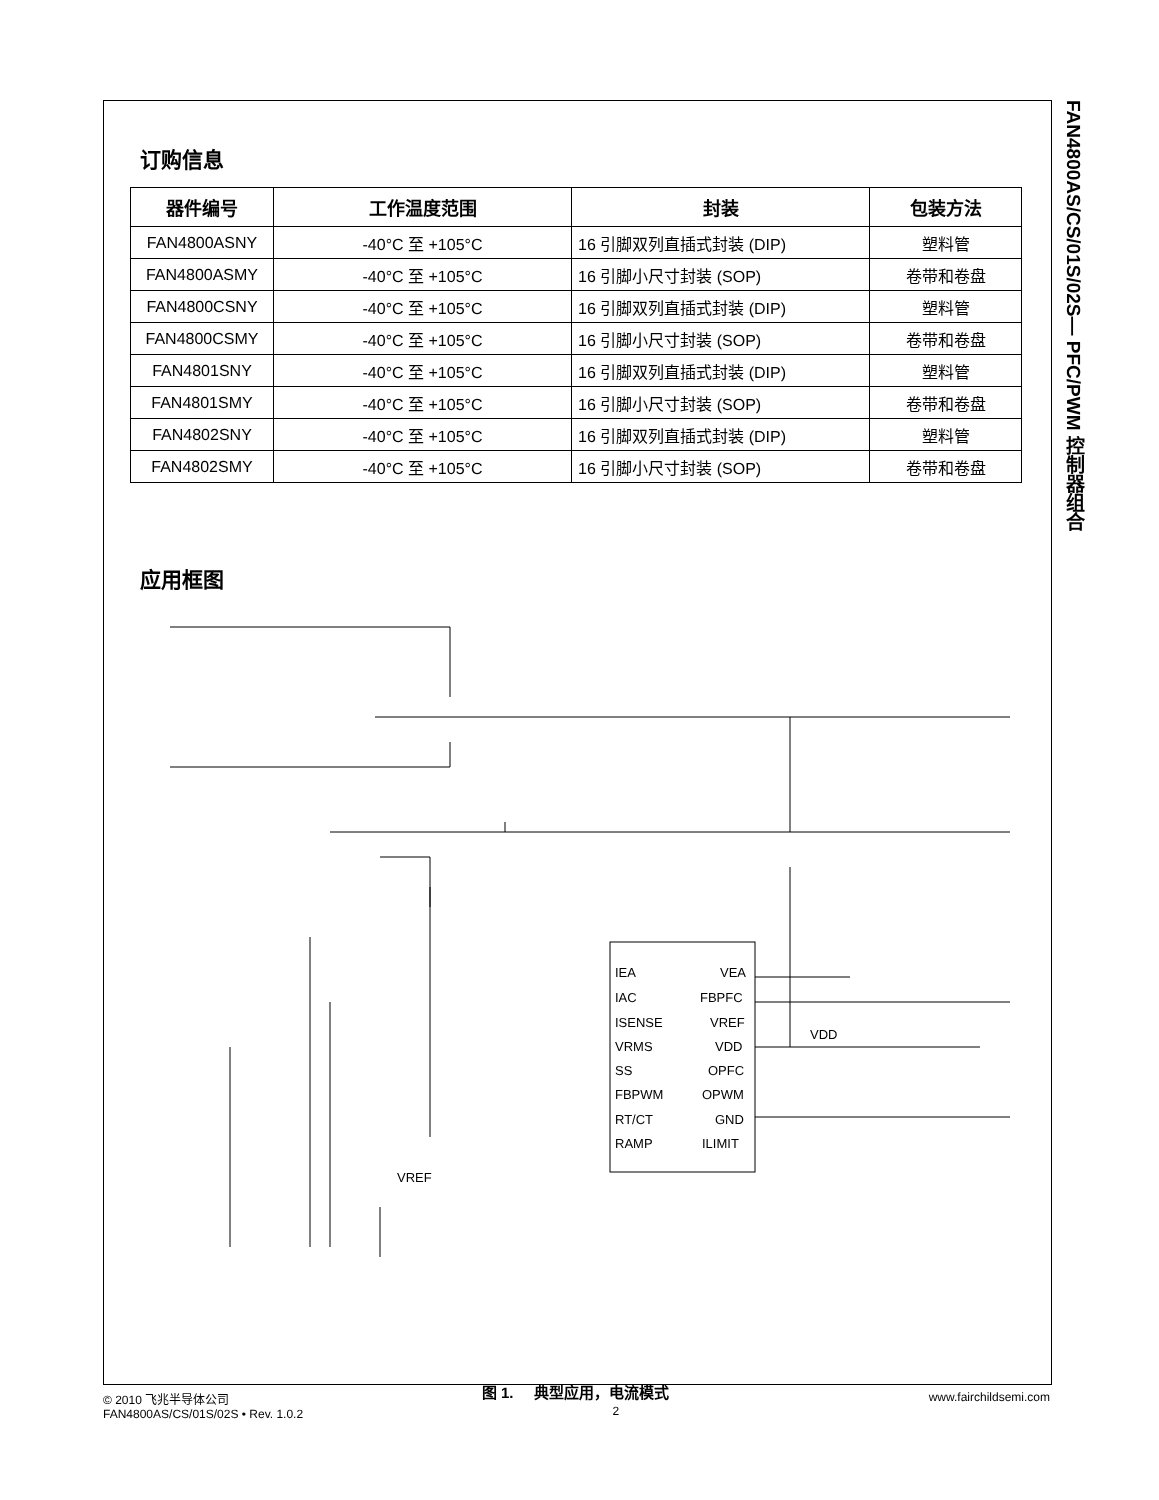订购信息
| 器件编号 | 工作温度范围 | 封装 | 包装方法 |
| --- | --- | --- | --- |
| FAN4800ASNY | -40°C 至 +105°C | 16 引脚双列直插式封装 (DIP) | 塑料管 |
| FAN4800ASMY | -40°C 至 +105°C | 16 引脚小尺寸封装 (SOP) | 卷带和卷盘 |
| FAN4800CSNY | -40°C 至 +105°C | 16 引脚双列直插式封装 (DIP) | 塑料管 |
| FAN4800CSMY | -40°C 至 +105°C | 16 引脚小尺寸封装 (SOP) | 卷带和卷盘 |
| FAN4801SNY | -40°C 至 +105°C | 16 引脚双列直插式封装 (DIP) | 塑料管 |
| FAN4801SMY | -40°C 至 +105°C | 16 引脚小尺寸封装 (SOP) | 卷带和卷盘 |
| FAN4802SNY | -40°C 至 +105°C | 16 引脚双列直插式封装 (DIP) | 塑料管 |
| FAN4802SMY | -40°C 至 +105°C | 16 引脚小尺寸封装 (SOP) | 卷带和卷盘 |
应用框图
IEA
IAC
ISENSE
VRMS
SS
FBPWM
RT/CT
RAMP
VEA
FBPFC
VREF
VDD
OPFC
OPWM
GND
ILIMIT
VDD
VREF
图 1. 典型应用，电流模式
FAN4800AS/CS/01S/02S— PFC/PWM 控制器组合
© 2010 飞兆半导体公司
FAN4800AS/CS/01S/02S • Rev. 1.0.2
2
www.fairchildsemi.com